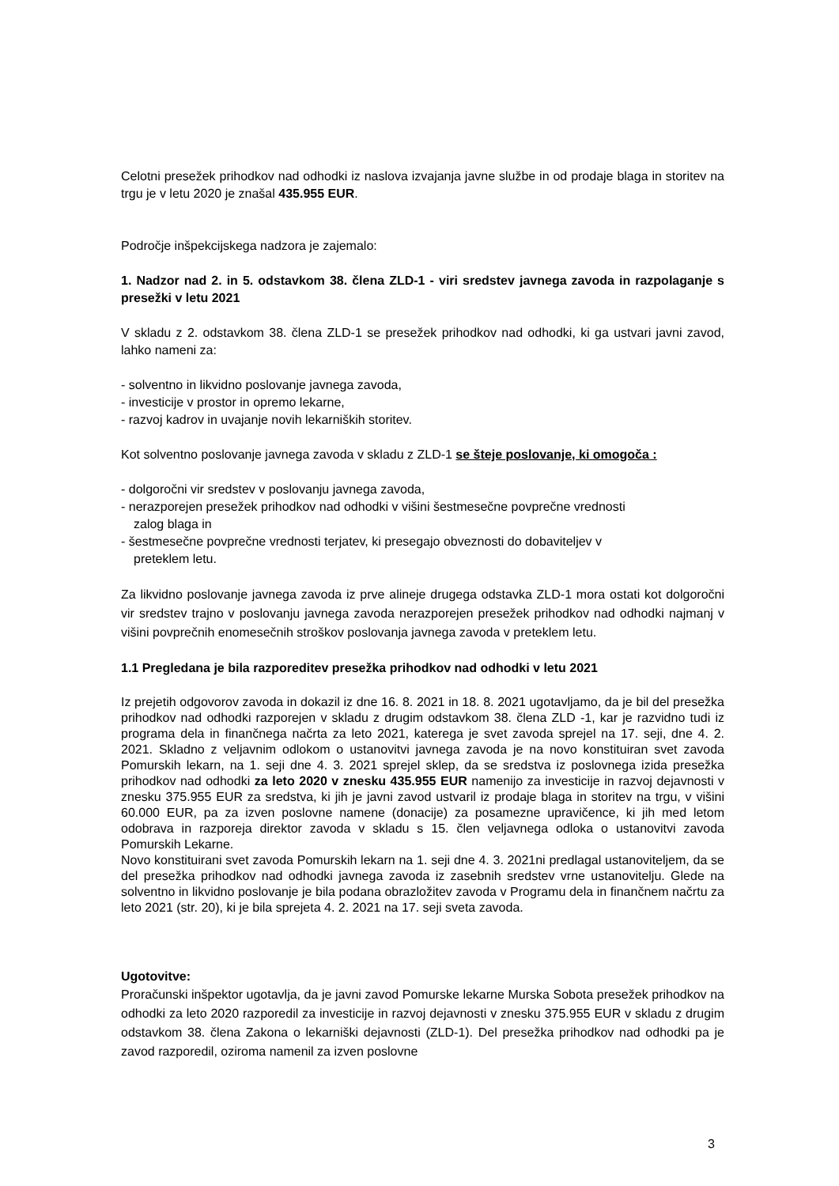Celotni presežek prihodkov nad odhodki iz naslova izvajanja javne službe in od prodaje blaga in storitev na trgu je v letu 2020 je znašal 435.955 EUR.
Področje inšpekcijskega nadzora je zajemalo:
1. Nadzor nad 2. in 5. odstavkom 38. člena ZLD-1 - viri sredstev javnega zavoda in razpolaganje s presežki v letu 2021
V skladu z 2. odstavkom 38. člena ZLD-1 se presežek prihodkov nad odhodki, ki ga ustvari javni zavod, lahko nameni za:
- solventno in likvidno poslovanje javnega zavoda,
- investicije v prostor in opremo lekarne,
- razvoj kadrov in uvajanje novih lekarniških storitev.
Kot solventno poslovanje javnega zavoda v skladu z ZLD-1 se šteje poslovanje, ki omogoča :
- dolgoročni vir sredstev v poslovanju javnega zavoda,
- nerazporejen presežek prihodkov nad odhodki v višini šestmesečne povprečne vrednosti
zalog blaga in
- šestmesečne povprečne vrednosti terjatev, ki presegajo obveznosti do dobaviteljev v
preteklem letu.
Za likvidno poslovanje javnega zavoda iz prve alineje drugega odstavka ZLD-1 mora ostati kot dolgoročni vir sredstev trajno v poslovanju javnega zavoda nerazporejen presežek prihodkov nad odhodki najmanj v višini povprečnih enomesečnih stroškov poslovanja javnega zavoda v preteklem letu.
1.1 Pregledana je bila razporeditev presežka prihodkov nad odhodki v letu 2021
Iz prejetih odgovorov zavoda in dokazil iz dne 16. 8. 2021 in 18. 8. 2021 ugotavljamo, da je bil del presežka prihodkov nad odhodki razporejen v skladu z drugim odstavkom 38. člena ZLD -1, kar je razvidno tudi iz programa dela in finančnega načrta za leto 2021, katerega je svet zavoda sprejel na 17. seji, dne 4. 2. 2021. Skladno z veljavnim odlokom o ustanovitvi javnega zavoda je na novo konstituiran svet zavoda Pomurskih lekarn, na 1. seji dne 4. 3. 2021 sprejel sklep, da se sredstva iz poslovnega izida presežka prihodkov nad odhodki za leto 2020 v znesku 435.955 EUR namenijo za investicije in razvoj dejavnosti v znesku 375.955 EUR za sredstva, ki jih je javni zavod ustvaril iz prodaje blaga in storitev na trgu, v višini 60.000 EUR, pa za izven poslovne namene (donacije) za posamezne upravičence, ki jih med letom odobrava in razporeja direktor zavoda v skladu s 15. člen veljavnega odloka o ustanovitvi zavoda Pomurskih Lekarne.
Novo konstituirani svet zavoda Pomurskih lekarn na 1. seji dne 4. 3. 2021ni predlagal ustanoviteljem, da se del presežka prihodkov nad odhodki javnega zavoda iz zasebnih sredstev vrne ustanovitelju. Glede na solventno in likvidno poslovanje je bila podana obrazložitev zavoda v Programu dela in finančnem načrtu za leto 2021 (str. 20), ki je bila sprejeta 4. 2. 2021 na 17. seji sveta zavoda.
Ugotovitve:
Proračunski inšpektor ugotavlja, da je javni zavod Pomurske lekarne Murska Sobota presežek prihodkov na odhodki za leto 2020 razporedil za investicije in razvoj dejavnosti v znesku 375.955 EUR v skladu z drugim odstavkom 38. člena Zakona o lekarniški dejavnosti (ZLD-1). Del presežka prihodkov nad odhodki pa je zavod razporedil, oziroma namenil za izven poslovne
3